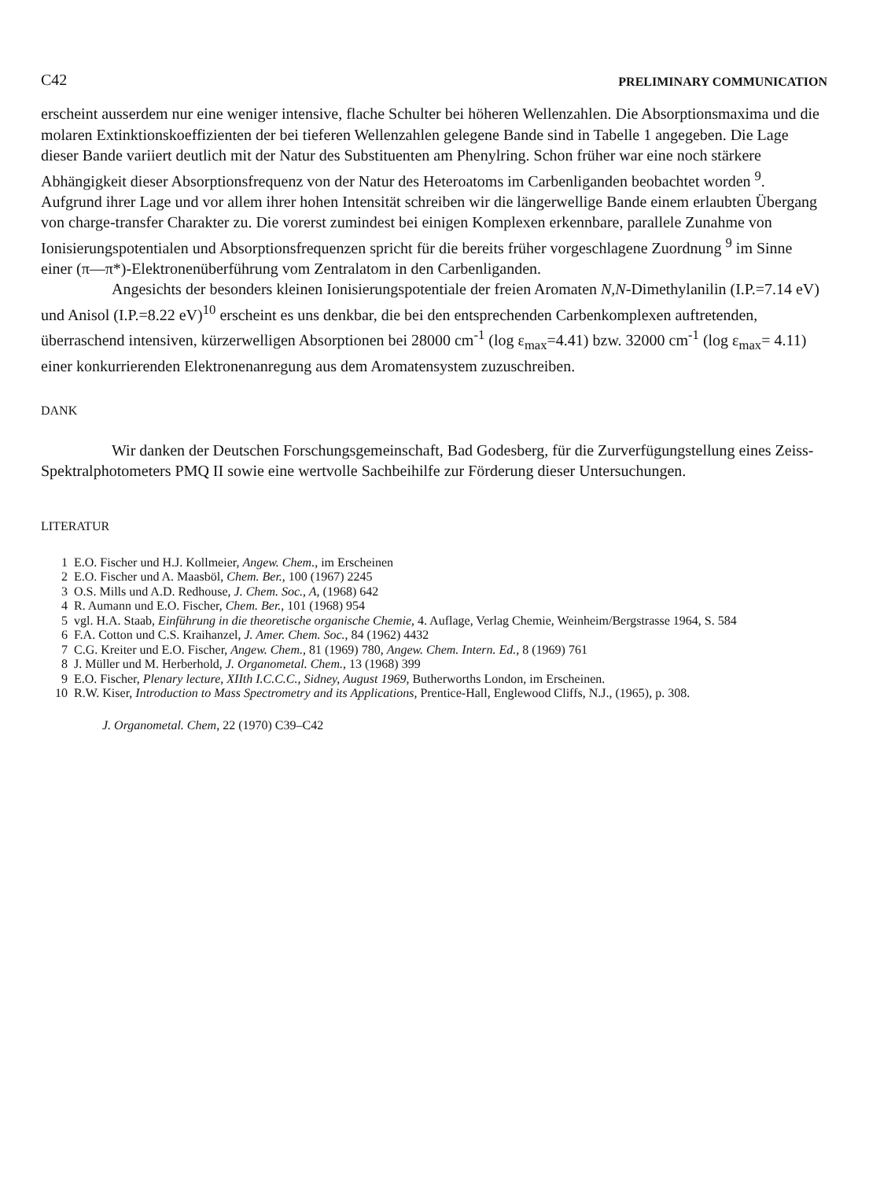C42 PRELIMINARY COMMUNICATION
erscheint ausserdem nur eine weniger intensive, flache Schulter bei höheren Wellenzahlen. Die Absorptionsmaxima und die molaren Extinktionskoeffizienten der bei tieferen Wellenzahlen gelegene Bande sind in Tabelle 1 angegeben. Die Lage dieser Bande variiert deutlich mit der Natur des Substituenten am Phenylring. Schon früher war eine noch stärkere Abhängigkeit dieser Absorptionsfrequenz von der Natur des Heteroatoms im Carbenliganden beobachtet worden <sup>9</sup>. Aufgrund ihrer Lage und vor allem ihrer hohen Intensität schreiben wir die längerwellige Bande einem erlaubten Übergang von charge-transfer Charakter zu. Die vorerst zumindest bei einigen Komplexen erkennbare, parallele Zunahme von Ionisierungspotentialen und Absorptionsfrequenzen spricht für die bereits früher vorgeschlagene Zuordnung <sup>9</sup> im Sinne einer (π—π*)-Elektronenüberführung vom Zentralatom in den Carbenliganden.
Angesichts der besonders kleinen Ionisierungspotentiale der freien Aromaten N,N-Dimethylanilin (I.P.=7.14 eV) und Anisol (I.P.=8.22 eV)<sup>10</sup> erscheint es uns denkbar, die bei den entsprechenden Carbenkomplexen auftretenden, überraschend intensiven, kürzerwelligen Absorptionen bei 28000 cm<sup>-1</sup> (log ε<sub>max</sub>=4.41) bzw. 32000 cm<sup>-1</sup> (log ε<sub>max</sub>= 4.11) einer konkurrierenden Elektronenanregung aus dem Aromatensystem zuzuschreiben.
DANK
Wir danken der Deutschen Forschungsgemeinschaft, Bad Godesberg, für die Zurverfügungstellung eines Zeiss-Spektralphotometers PMQ II sowie eine wertvolle Sachbeihilfe zur Förderung dieser Untersuchungen.
LITERATUR
1 E.O. Fischer und H.J. Kollmeier, Angew. Chem., im Erscheinen
2 E.O. Fischer und A. Maasböl, Chem. Ber., 100 (1967) 2245
3 O.S. Mills und A.D. Redhouse, J. Chem. Soc., A, (1968) 642
4 R. Aumann und E.O. Fischer, Chem. Ber., 101 (1968) 954
5 vgl. H.A. Staab, Einführung in die theoretische organische Chemie, 4. Auflage, Verlag Chemie, Weinheim/Bergstrasse 1964, S. 584
6 F.A. Cotton und C.S. Kraihanzel, J. Amer. Chem. Soc., 84 (1962) 4432
7 C.G. Kreiter und E.O. Fischer, Angew. Chem., 81 (1969) 780, Angew. Chem. Intern. Ed., 8 (1969) 761
8 J. Müller und M. Herberhold, J. Organometal. Chem., 13 (1968) 399
9 E.O. Fischer, Plenary lecture, XIIth I.C.C.C., Sidney, August 1969, Butherworths London, im Erscheinen.
10 R.W. Kiser, Introduction to Mass Spectrometry and its Applications, Prentice-Hall, Englewood Cliffs, N.J., (1965), p. 308.
J. Organometal. Chem, 22 (1970) C39–C42